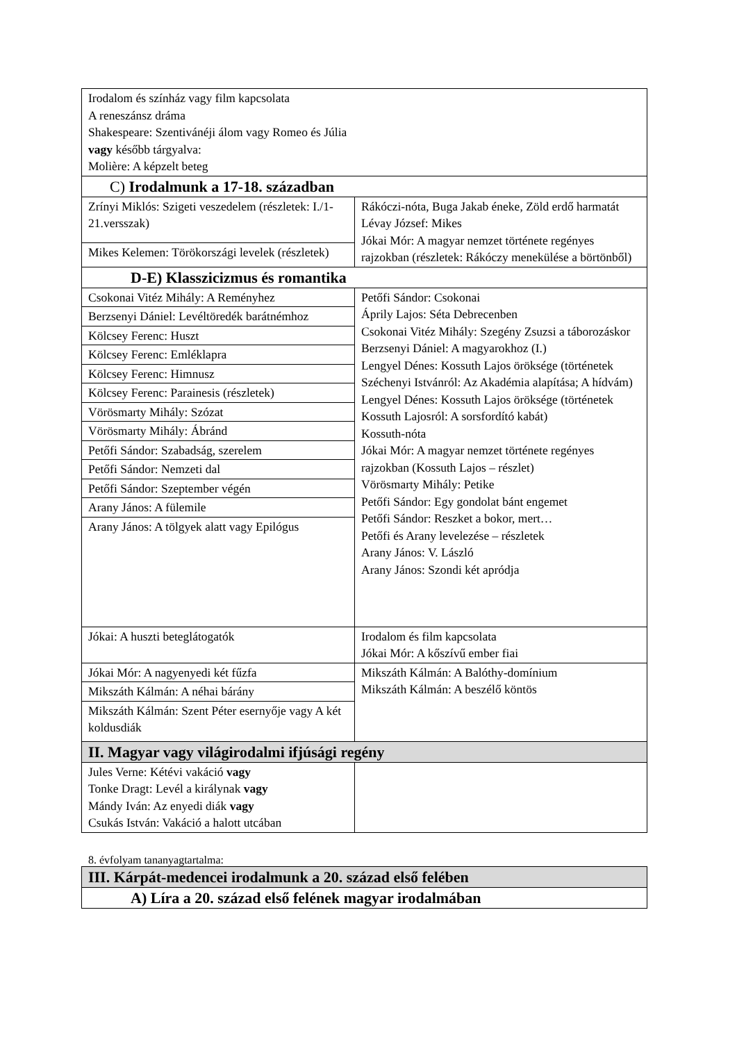| Irodalom és színház vagy film kapcsolata A reneszánsz dráma Shakespeare: Szentivánéji álom vagy Romeo és Júlia vagy később tárgyalva: Molière: A képzelt beteg | |
| C) Irodalmunk a 17-18. században | |
| Zrínyi Miklós: Szigeti veszedelem (részletek: I./1-21.versszak) | Rákóczi-nóta, Buga Jakab éneke, Zöld erdő harmatát Lévay József: Mikes Jókai Mór: A magyar nemzet története regényes rajzokban (részletek: Rákóczy menekülése a börtönből) |
| Mikes Kelemen: Törökországi levelek (részletek) | |
| D-E) Klasszicizmus és romantika | |
| Csokonai Vitéz Mihály: A Reményhez | Petőfi Sándor: Csokonai Áprily Lajos: Séta Debrecenben Csokonai Vitéz Mihály: Szegény Zsuzsi a táborozáskor Berzsenyi Dániel: A magyarokhoz (I.) Lengyel Dénes: Kossuth Lajos öröksége (történetek Széchenyi Istvánról: Az Akadémia alapítása; A hídvám) Lengyel Dénes: Kossuth Lajos öröksége (történetek Kossuth Lajosról: A sorsfordító kabát) Kossuth-nóta Jókai Mór: A magyar nemzet története regényes rajzokban (Kossuth Lajos – részlet) Vörösmarty Mihály: Petike Petőfi Sándor: Egy gondolat bánt engemet Petőfi Sándor: Reszket a bokor, mert… Petőfi és Arany levelezése – részletek Arany János: V. László Arany János: Szondi két apródja |
| Berzsenyi Dániel: Levéltöredék barátnémhoz | |
| Kölcsey Ferenc: Huszt | |
| Kölcsey Ferenc: Emléklapra | |
| Kölcsey Ferenc: Himnusz | |
| Kölcsey Ferenc: Parainesis (részletek) | |
| Vörösmarty Mihály: Szózat | |
| Vörösmarty Mihály: Ábránd | |
| Petőfi Sándor: Szabadság, szerelem | |
| Petőfi Sándor: Nemzeti dal | |
| Petőfi Sándor: Szeptember végén | |
| Arany János: A fülemile | |
| Arany János: A tölgyek alatt vagy Epilógus | |
| Jókai: A huszti beteglátogatók | Irodalom és film kapcsolata Jókai Mór: A kőszívű ember fiai |
| Jókai Mór: A nagyenyedi két fűzfa | Mikszáth Kálmán: A Balóthy-domínium Mikszáth Kálmán: A beszélő köntös |
| Mikszáth Kálmán: A néhai bárány | |
| Mikszáth Kálmán: Szent Péter esernyője vagy A két koldusdiák | |
| II. Magyar vagy világirodalmi ifjúsági regény | |
| Jules Verne: Kétévi vakáció vagy Tonke Dragt: Levél a királynak vagy Mándy Iván: Az enyedi diák vagy Csukás István: Vakáció a halott utcában | |
8. évfolyam tananyagtartalma:
| III. Kárpát-medencei irodalmunk a 20. század első felében |
| A) Líra a 20. század első felének magyar irodalmában |